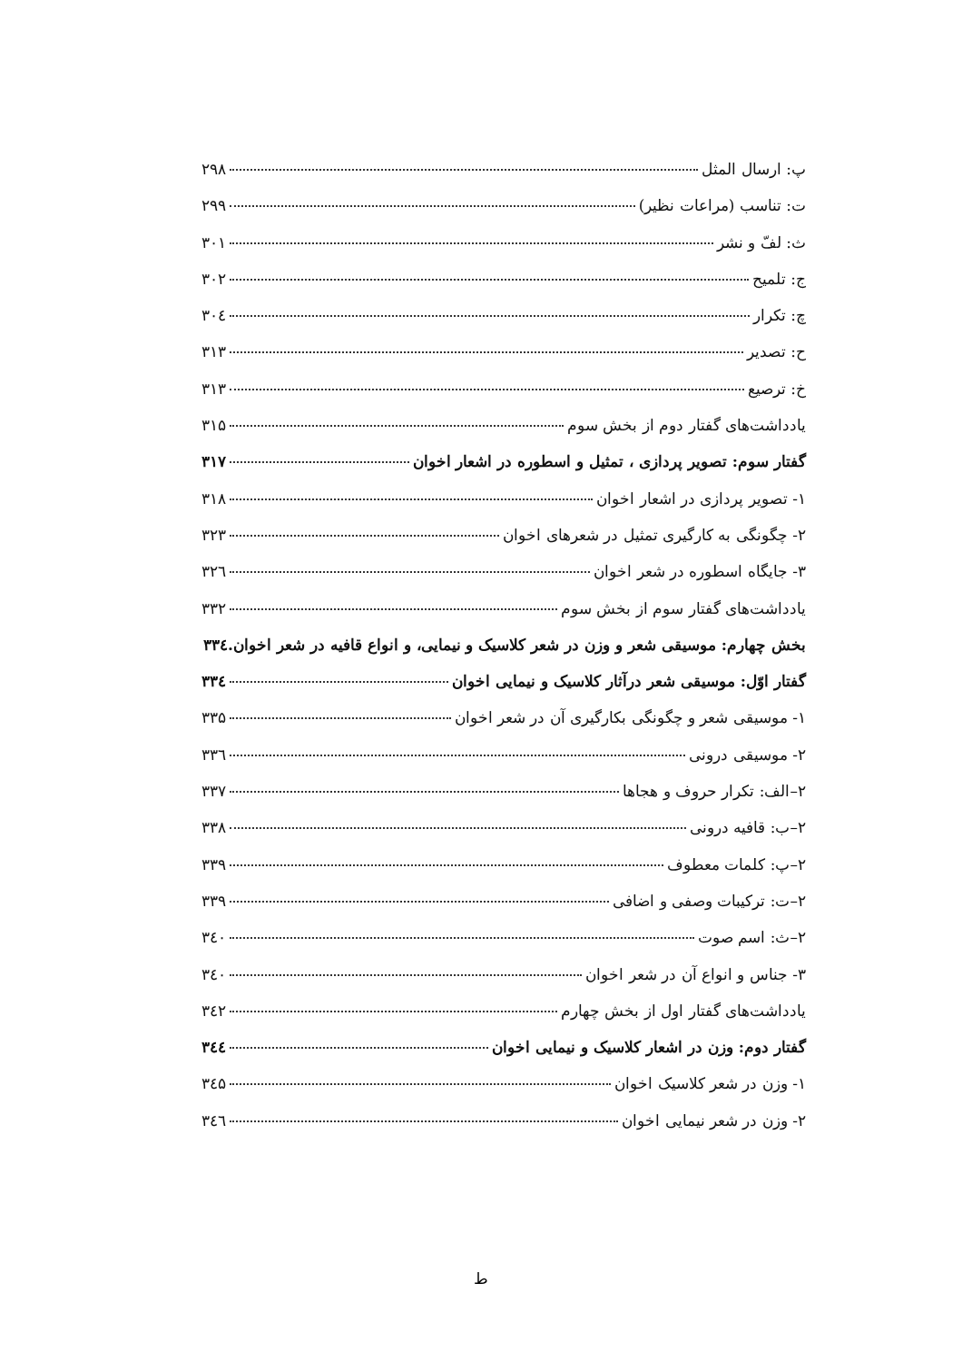پ: ارسال المثل ۲۹۸
ت: تناسب (مراعات نظیر) ۲۹۹
ث: لفّ و نشر ۳۰۱
ج: تلمیح ۳۰۲
چ: تکرار ۳۰٤
ح: تصدیر ۳۱۳
خ: ترصیع ۳۱۳
یادداشت‌های گفتار دوم از بخش سوم ۳۱۵
گفتار سوم: تصویر پردازی ، تمثیل و اسطوره در اشعار اخوان ۳۱۷
۱- تصویر پردازی در اشعار اخوان ۳۱۸
۲- چگونگی به کارگیری تمثیل در شعرهای اخوان ۳۲۳
۳- جایگاه اسطوره در شعر اخوان ۳۲٦
یادداشت‌های گفتار سوم از بخش سوم ۳۳۲
بخش چهارم: موسیقی شعر و وزن در شعر کلاسیک و نیمایی، و انواع قافیه در شعر اخوان. ۳۳٤
گفتار اوّل: موسیقی شعر درآثار کلاسیک و نیمایی اخوان ۳۳٤
۱- موسیقی شعر و چگونگی بکارگیری آن در شعر اخوان ۳۳۵
۲- موسیقی درونی ۳۳٦
۲–الف: تکرار حروف و هجاها ۳۳۷
۲–ب: قافیه درونی ۳۳۸
۲–پ: کلمات معطوف ۳۳۹
۲–ت: ترکیبات وصفی و اضافی ۳۳۹
۲–ث: اسم صوت ۳٤۰
۳- جناس و انواع آن در شعر اخوان ۳٤۰
یادداشت‌های گفتار اول از بخش چهارم ۳٤۲
گفتار دوم: وزن در اشعار کلاسیک و نیمایی اخوان ۳٤٤
۱- وزن در شعر کلاسیک اخوان ۳٤۵
۲- وزن در شعر نیمایی اخوان ۳٤٦
ط